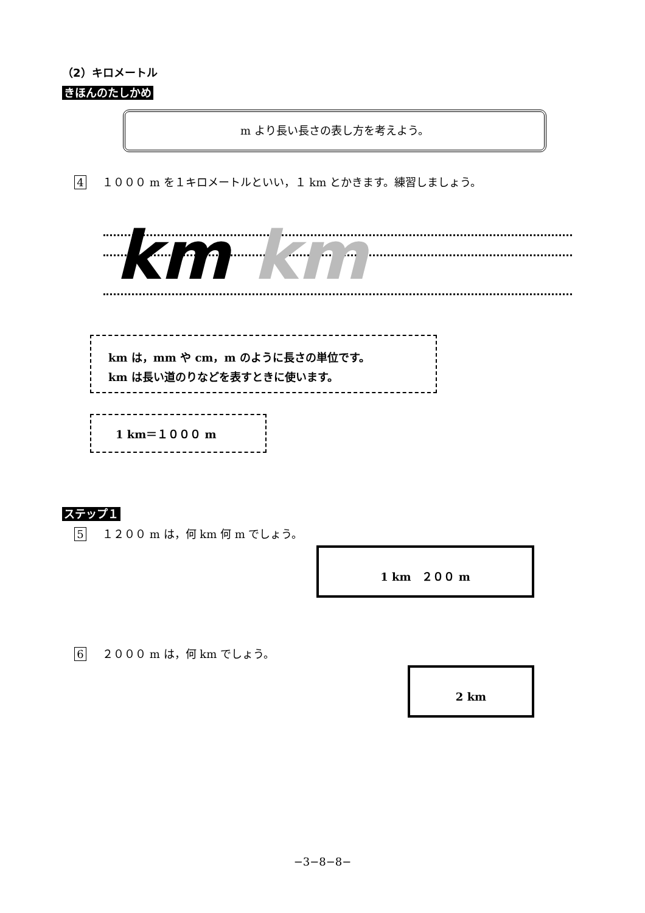（2）キロメートル
きほんのたしかめ
m より長い長さの表し方を考えよう。
4 １０００ m を１キロメートルといい，１ km とかきます。練習しましょう。
km km
km は，mm や cm，m のように長さの単位です。
km は長い道のりなどを表すときに使います。
1 km＝１０００ m
ステップ１
5 １２００ m は，何 km 何 m でしょう。
1 km　２００ m
6 ２０００ m は，何 km でしょう。
2 km
−3−8−8−